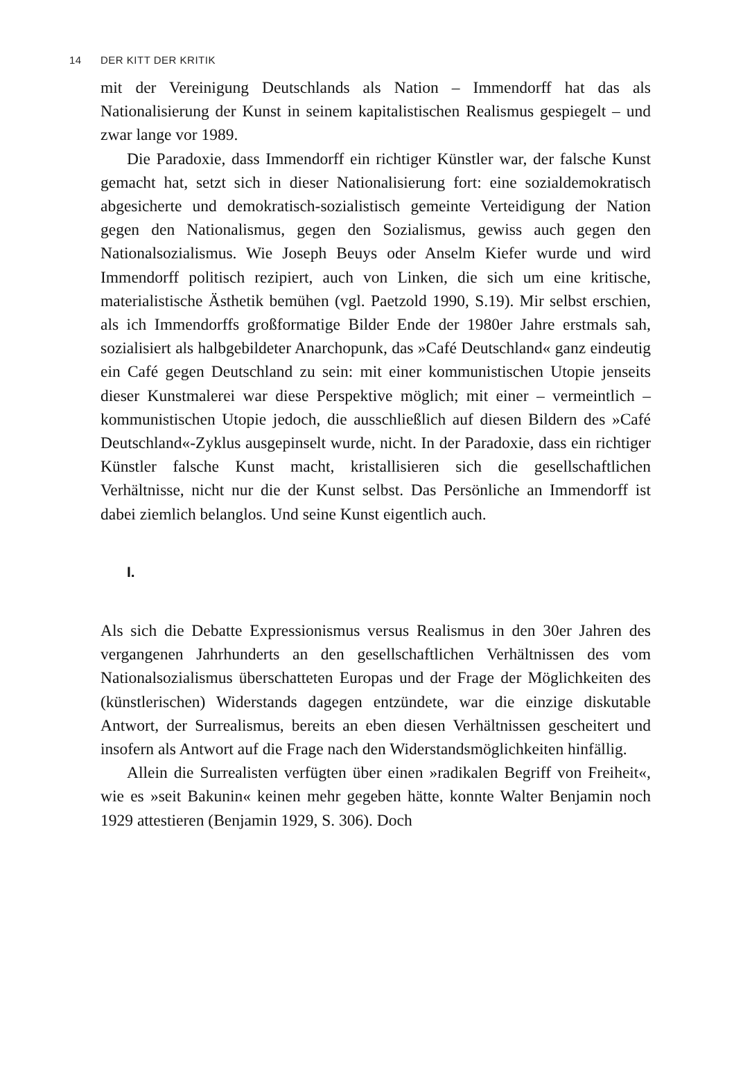14 DER KITT DER KRITIK
mit der Vereinigung Deutschlands als Nation – Immendorff hat das als Nationalisierung der Kunst in seinem kapitalistischen Realismus gespiegelt – und zwar lange vor 1989.
Die Paradoxie, dass Immendorff ein richtiger Künstler war, der falsche Kunst gemacht hat, setzt sich in dieser Nationalisierung fort: eine sozialdemokratisch abgesicherte und demokratisch-sozialistisch gemeinte Verteidigung der Nation gegen den Nationalismus, gegen den Sozialismus, gewiss auch gegen den Nationalsozialismus. Wie Joseph Beuys oder Anselm Kiefer wurde und wird Immendorff politisch rezipiert, auch von Linken, die sich um eine kritische, materialistische Ästhetik bemühen (vgl. Paetzold 1990, S.19). Mir selbst erschien, als ich Immendorffs großformatige Bilder Ende der 1980er Jahre erstmals sah, sozialisiert als halbgebildeter Anarchopunk, das »Café Deutschland« ganz eindeutig ein Café gegen Deutschland zu sein: mit einer kommunistischen Utopie jenseits dieser Kunstmalerei war diese Perspektive möglich; mit einer – vermeintlich – kommunistischen Utopie jedoch, die ausschließlich auf diesen Bildern des »Café Deutschland«-Zyklus ausgepinselt wurde, nicht. In der Paradoxie, dass ein richtiger Künstler falsche Kunst macht, kristallisieren sich die gesellschaftlichen Verhältnisse, nicht nur die der Kunst selbst. Das Persönliche an Immendorff ist dabei ziemlich belanglos. Und seine Kunst eigentlich auch.
I.
Als sich die Debatte Expressionismus versus Realismus in den 30er Jahren des vergangenen Jahrhunderts an den gesellschaftlichen Verhältnissen des vom Nationalsozialismus überschatteten Europas und der Frage der Möglichkeiten des (künstlerischen) Widerstands dagegen entzündete, war die einzige diskutable Antwort, der Surrealismus, bereits an eben diesen Verhältnissen gescheitert und insofern als Antwort auf die Frage nach den Widerstandsmöglichkeiten hinfällig.
Allein die Surrealisten verfügten über einen »radikalen Begriff von Freiheit«, wie es »seit Bakunin« keinen mehr gegeben hätte, konnte Walter Benjamin noch 1929 attestieren (Benjamin 1929, S. 306). Doch